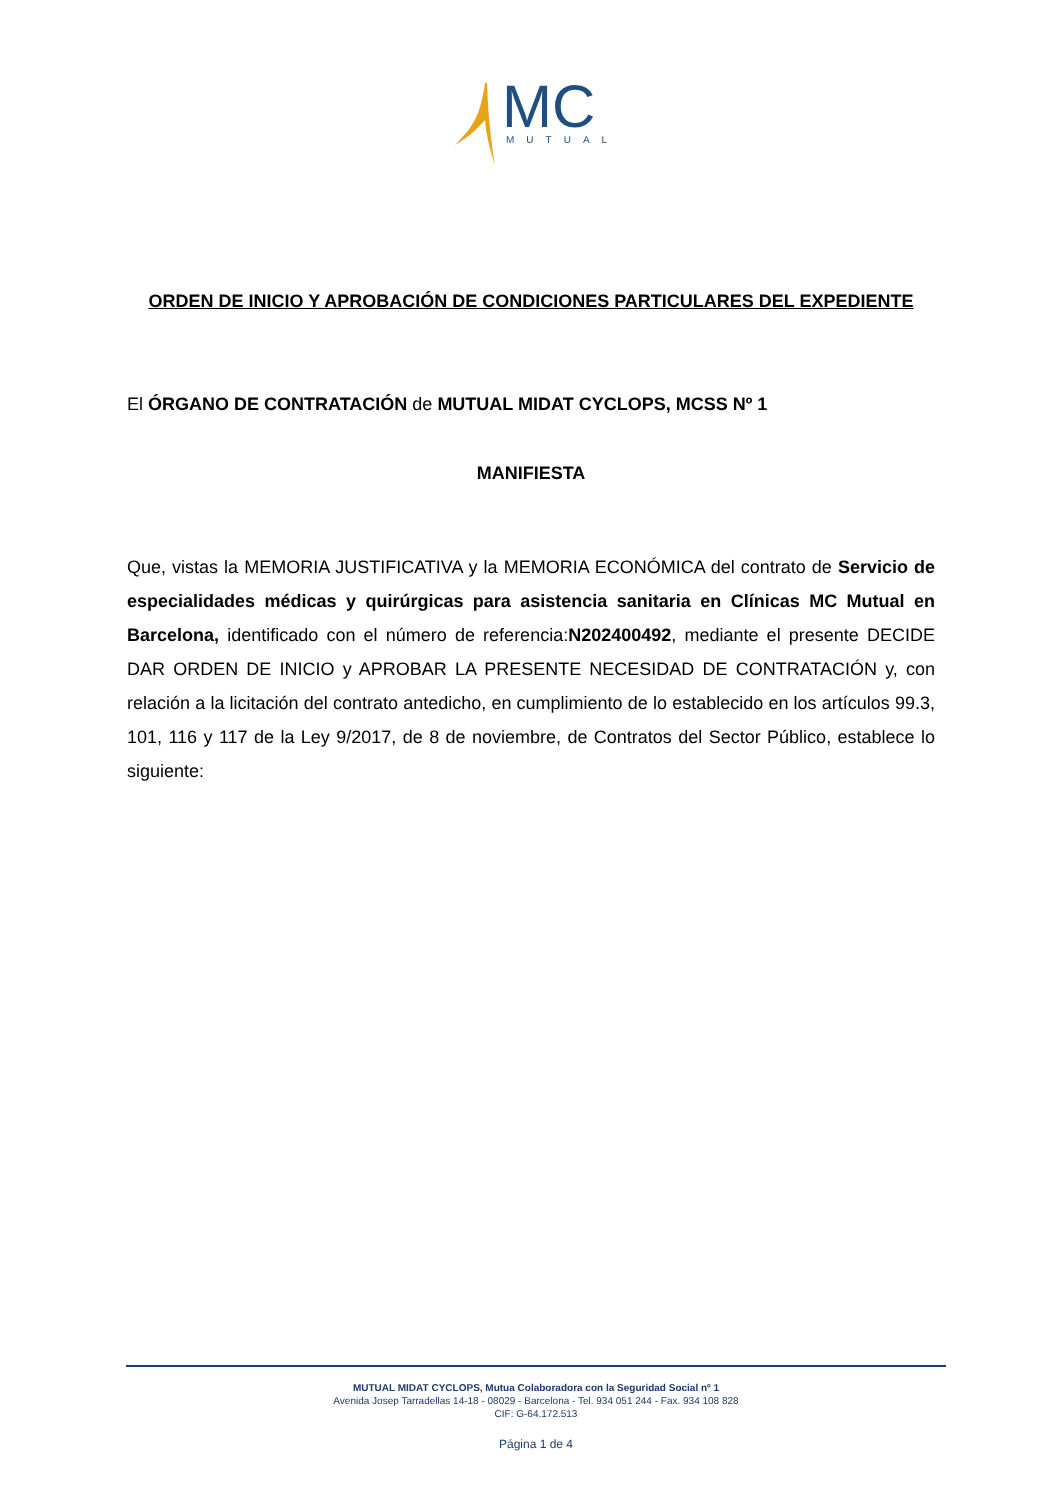MC
MUTUAL
ORDEN DE INICIO Y APROBACIÓN DE CONDICIONES PARTICULARES DEL EXPEDIENTE
El ÓRGANO DE CONTRATACIÓN de MUTUAL MIDAT CYCLOPS, MCSS Nº 1
MANIFIESTA
Que, vistas la MEMORIA JUSTIFICATIVA y la MEMORIA ECONÓMICA del contrato de Servicio de especialidades médicas y quirúrgicas para asistencia sanitaria en Clínicas MC Mutual en Barcelona, identificado con el número de referencia:N202400492, mediante el presente DECIDE DAR ORDEN DE INICIO y APROBAR LA PRESENTE NECESIDAD DE CONTRATACIÓN y, con relación a la licitación del contrato antedicho, en cumplimiento de lo establecido en los artículos 99.3, 101, 116 y 117 de la Ley 9/2017, de 8 de noviembre, de Contratos del Sector Público, establece lo siguiente:
MUTUAL MIDAT CYCLOPS, Mutua Colaboradora con la Seguridad Social nº 1
Avenida Josep Tarradellas 14-18 - 08029 - Barcelona - Tel. 934 051 244 - Fax. 934 108 828
CIF: G-64.172.513
Página 1 de 4